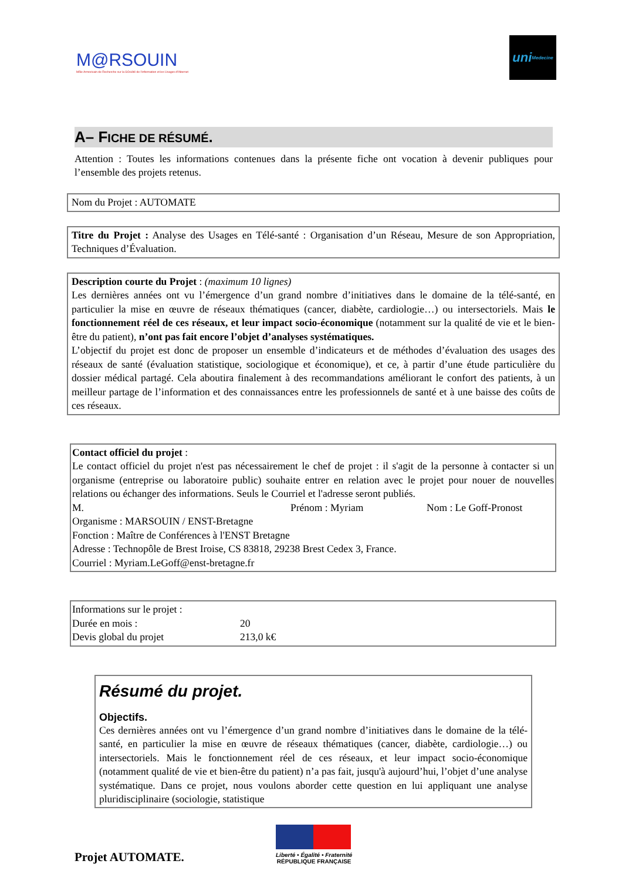M@RSOUIN
Môle Armoricain de Recherche sur la SOciété de l'information et les Usages d'INternet
uni Medecine
A– FICHE DE RÉSUMÉ.
Attention : Toutes les informations contenues dans la présente fiche ont vocation à devenir publiques pour l’ensemble des projets retenus.
Nom du Projet : AUTOMATE
Titre du Projet : Analyse des Usages en Télé-santé : Organisation d’un Réseau, Mesure de son Appropriation, Techniques d’Évaluation.
Description courte du Projet : (maximum 10 lignes)
Les dernières années ont vu l’émergence d’un grand nombre d’initiatives dans le domaine de la télé-santé, en particulier la mise en œuvre de réseaux thématiques (cancer, diabète, cardiologie…) ou intersectoriels. Mais le fonctionnement réel de ces réseaux, et leur impact socio-économique (notamment sur la qualité de vie et le bien-être du patient), n’ont pas fait encore l’objet d’analyses systématiques.
L’objectif du projet est donc de proposer un ensemble d’indicateurs et de méthodes d’évaluation des usages des réseaux de santé (évaluation statistique, sociologique et économique), et ce, à partir d’une étude particulière du dossier médical partagé. Cela aboutira finalement à des recommandations améliorant le confort des patients, à un meilleur partage de l’information et des connaissances entre les professionnels de santé et à une baisse des coûts de ces réseaux.
Contact officiel du projet :
Le contact officiel du projet n'est pas nécessairement le chef de projet : il s'agit de la personne à contacter si un organisme (entreprise ou laboratoire public) souhaite entrer en relation avec le projet pour nouer de nouvelles relations ou échanger des informations. Seuls le Courriel et l'adresse seront publiés.
M. Prénom : Myriam Nom : Le Goff-Pronost
Organisme : MARSOUIN / ENST-Bretagne
Fonction : Maître de Conférences à l'ENST Bretagne
Adresse : Technopôle de Brest Iroise, CS 83818, 29238 Brest Cedex 3, France.
Courriel : Myriam.LeGoff@enst-bretagne.fr
Informations sur le projet :
Durée en mois : 20
Devis global du projet 213,0 k€
Résumé du projet.
Objectifs.
Ces dernières années ont vu l’émergence d’un grand nombre d’initiatives dans le domaine de la télé-santé, en particulier la mise en œuvre de réseaux thématiques (cancer, diabète, cardiologie…) ou intersectoriels. Mais le fonctionnement réel de ces réseaux, et leur impact socio-économique (notamment qualité de vie et bien-être du patient) n’a pas fait, jusqu'à aujourd’hui, l’objet d’une analyse systématique. Dans ce projet, nous voulons aborder cette question en lui appliquant une analyse pluridisciplinaire (sociologie, statistique
Projet AUTOMATE.
Liberté • Égalité • Fraternité
RÉPUBLIQUE FRANÇAISE